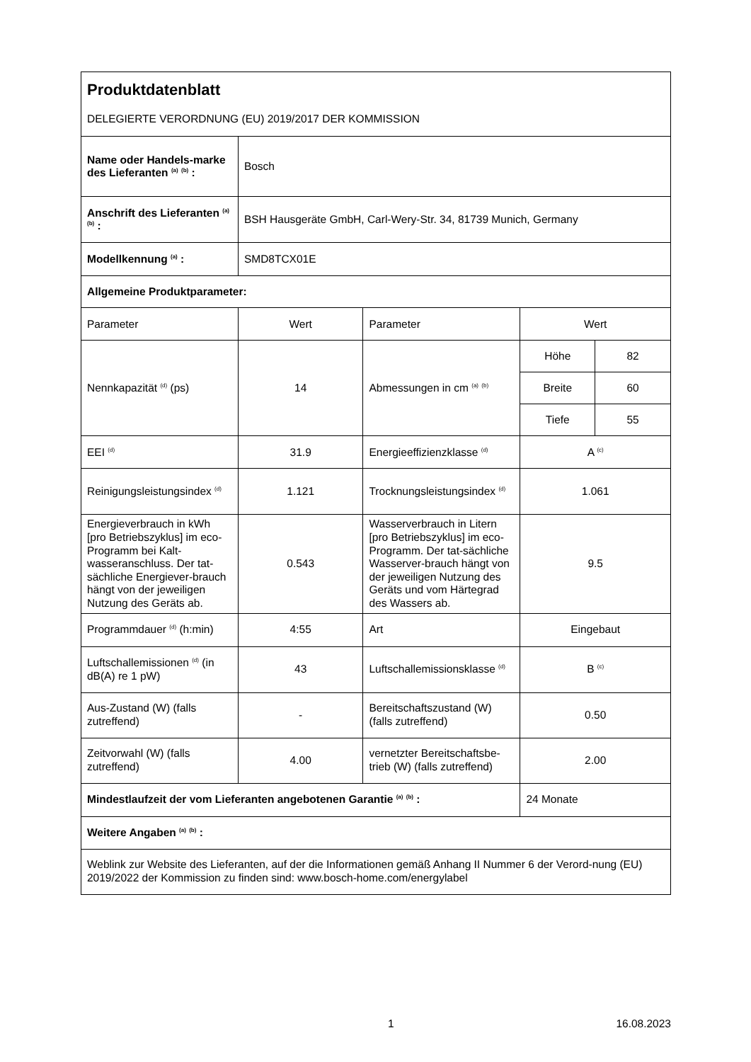| Produktdatenblatt | | | | |
| DELEGIERTE VERORDNUNG (EU) 2019/2017 DER KOMMISSION | | | | |
| Name oder Handels-marke des Lieferanten <sup>(a)</sup> <sup>(b)</sup> : | Bosch | | | |
| Anschrift des Lieferanten <sup>(a)</sup> <sup>(b)</sup> : | BSH Hausgeräte GmbH, Carl-Wery-Str. 34, 81739 Munich, Germany | | | |
| Modellkennung <sup>(a)</sup> : | SMD8TCX01E | | | |
| Allgemeine Produktparameter: | | | | |
| Parameter | Wert | Parameter | Wert | |
| Nennkapazität <sup>(d)</sup> (ps) | 14 | Abmessungen in cm <sup>(a)</sup> <sup>(b)</sup> | Höhe | 82 |
| | | | Breite | 60 |
| | | | Tiefe | 55 |
| EEI <sup>(d)</sup> | 31.9 | Energieeffizienzklasse <sup>(d)</sup> | A <sup>(c)</sup> | |
| Reinigungsleistungsindex <sup>(d)</sup> | 1.121 | Trocknungsleistungsindex <sup>(d)</sup> | 1.061 | |
| Energieverbrauch in kWh [pro Betriebszyklus] im eco-Programm bei Kalt-wasseranschluss. Der tat-sächliche Energiever-brauch hängt von der jeweiligen Nutzung des Geräts ab. | 0.543 | Wasserverbrauch in Litern [pro Betriebszyklus] im eco-Programm. Der tat-sächliche Wasserver-brauch hängt von der jeweiligen Nutzung des Geräts und vom Härtegrad des Wassers ab. | 9.5 | |
| Programmdauer <sup>(d)</sup> (h:min) | 4:55 | Art | Eingebaut | |
| Luftschallemissionen <sup>(d)</sup> (in dB(A) re 1 pW) | 43 | Luftschallemissionsklasse <sup>(d)</sup> | B <sup>(c)</sup> | |
| Aus-Zustand (W) (falls zutreffend) | - | Bereitschaftszustand (W) (falls zutreffend) | 0.50 | |
| Zeitvorwahl (W) (falls zutreffend) | 4.00 | vernetzter Bereitschaftsbe-trieb (W) (falls zutreffend) | 2.00 | |
| Mindestlaufzeit der vom Lieferanten angebotenen Garantie <sup>(a)</sup> <sup>(b)</sup> : | | | 24 Monate | |
| Weitere Angaben <sup>(a)</sup> <sup>(b)</sup> : | | | | |
| Weblink zur Website des Lieferanten, auf der die Informationen gemäß Anhang II Nummer 6 der Verord-nung (EU) 2019/2022 der Kommission zu finden sind: www.bosch-home.com/energylabel | | | | |
1 16.08.2023